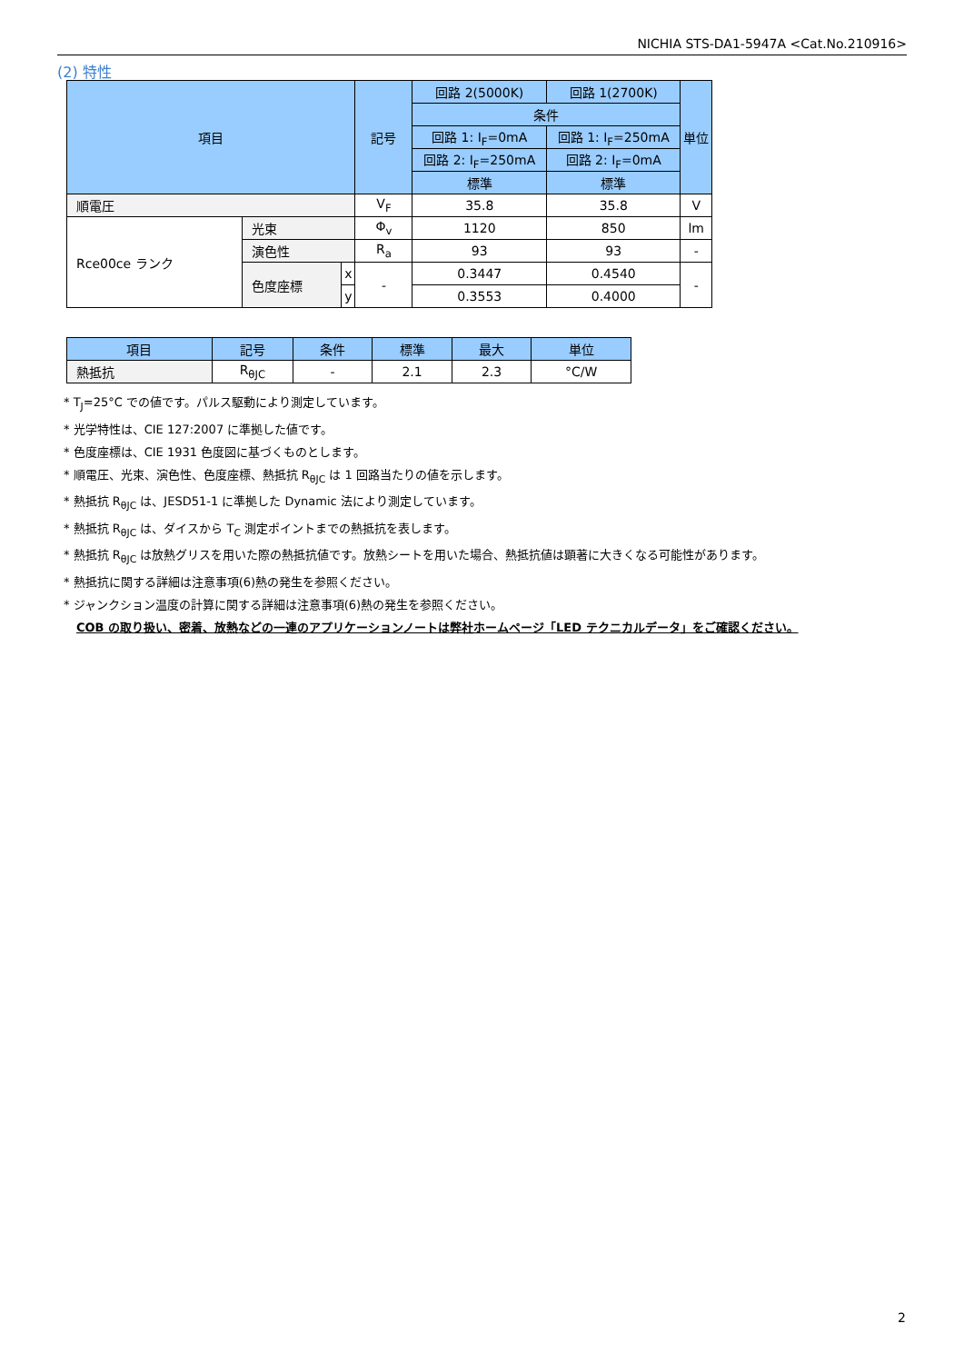NICHIA STS-DA1-5947A <Cat.No.210916>
(2) 特性
| 項目 | | | 記号 | 回路 2(5000K) | 回路 1(2700K) | 単位 |
| --- | --- | --- | --- | --- | --- | --- |
| | | | | 条件 | | |
| | | | | 回路 1: I<sub>F</sub>=0mA | 回路 1: I<sub>F</sub>=250mA | |
| | | | | 回路 2: I<sub>F</sub>=250mA | 回路 2: I<sub>F</sub>=0mA | |
| | | | | 標準 | 標準 | |
| 順電圧 | | | V<sub>F</sub> | 35.8 | 35.8 | V |
| Rce00ce ランク | 光束 | | Φ<sub>v</sub> | 1120 | 850 | lm |
| | 演色性 | | R<sub>a</sub> | 93 | 93 | - |
| | 色度座標 | x | - | 0.3447 | 0.4540 | - |
| | | y | | 0.3553 | 0.4000 | |
| 項目 | 記号 | 条件 | 標準 | 最大 | 単位 |
| --- | --- | --- | --- | --- | --- |
| 熱抵抗 | R<sub>θJC</sub> | - | 2.1 | 2.3 | °C/W |
* T<sub>J</sub>=25°C での値です。パルス駆動により測定しています。
* 光学特性は、CIE 127:2007 に準拠した値です。
* 色度座標は、CIE 1931 色度図に基づくものとします。
* 順電圧、光束、演色性、色度座標、熱抵抗 R<sub>θJC</sub> は 1 回路当たりの値を示します。
* 熱抵抗 R<sub>θJC</sub> は、JESD51-1 に準拠した Dynamic 法により測定しています。
* 熱抵抗 R<sub>θJC</sub> は、ダイスから T<sub>C</sub> 測定ポイントまでの熱抵抗を表します。
* 熱抵抗 R<sub>θJC</sub> は放熱グリスを用いた際の熱抵抗値です。放熱シートを用いた場合、熱抵抗値は顕著に大きくなる可能性があります。
* 熱抵抗に関する詳細は注意事項(6)熱の発生を参照ください。
* ジャンクション温度の計算に関する詳細は注意事項(6)熱の発生を参照ください。
COB の取り扱い、密着、放熱などの一連のアプリケーションノートは弊社ホームページ「LED テクニカルデータ」をご確認ください。
2